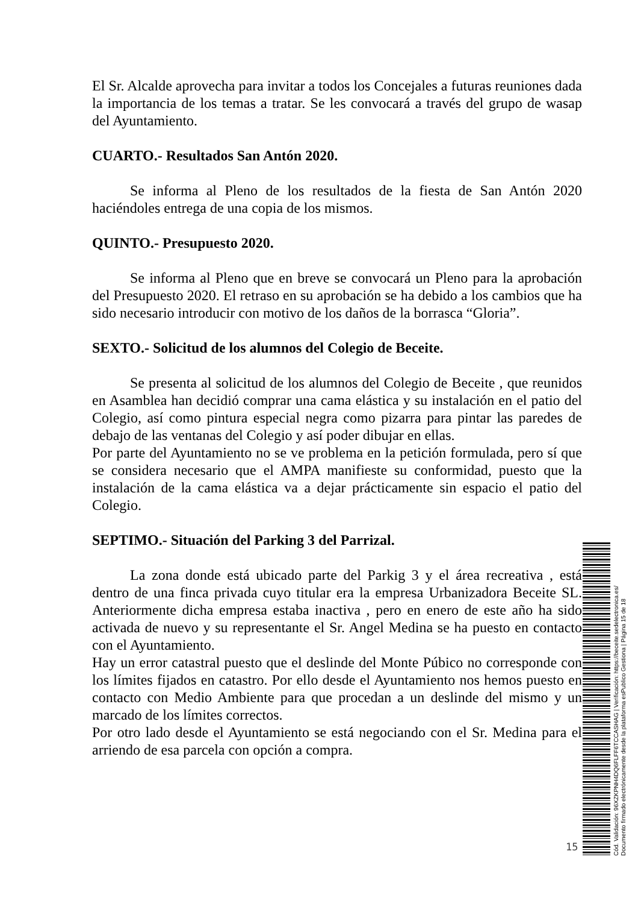El Sr. Alcalde aprovecha para invitar a todos los Concejales a futuras reuniones dada la importancia de los temas a tratar. Se les convocará a través del grupo de wasap del Ayuntamiento.
CUARTO.- Resultados San Antón 2020.
Se informa al Pleno de los resultados de la fiesta de San Antón 2020 haciéndoles entrega de una copia de los mismos.
QUINTO.- Presupuesto 2020.
Se informa al Pleno que en breve se convocará un Pleno para la aprobación del Presupuesto 2020. El retraso en su aprobación se ha debido a los cambios que ha sido necesario introducir con motivo de los daños de la borrasca “Gloria”.
SEXTO.- Solicitud de los alumnos del Colegio de Beceite.
Se presenta al solicitud de los alumnos del Colegio de Beceite , que reunidos en Asamblea han decidió comprar una cama elástica y su instalación en el patio del Colegio, así como pintura especial negra como pizarra para pintar las paredes de debajo de las ventanas del Colegio y así poder dibujar en ellas.
Por parte del Ayuntamiento no se ve problema en la petición formulada, pero sí que se considera necesario que el AMPA manifieste su conformidad, puesto que la instalación de la cama elástica va a dejar prácticamente sin espacio el patio del Colegio.
SEPTIMO.- Situación del Parking 3 del Parrizal.
La zona donde está ubicado parte del Parkig 3 y el área recreativa , está dentro de una finca privada cuyo titular era la empresa Urbanizadora Beceite SL. Anteriormente dicha empresa estaba inactiva , pero en enero de este año ha sido activada de nuevo y su representante el Sr. Angel Medina se ha puesto en contacto con el Ayuntamiento.
Hay un error catastral puesto que el deslinde del Monte Púbico no corresponde con los límites fijados en catastro. Por ello desde el Ayuntamiento nos hemos puesto en contacto con Medio Ambiente para que procedan a un deslinde del mismo y un marcado de los límites correctos.
Por otro lado desde el Ayuntamiento se está negociando con el Sr. Medina para el arriendo de esa parcela con opción a compra.
15
Cód. Validación: 96XZKPNH4DQ6FLFF6TCCASHAG | Verificación: https://beceite.sedelectronica.es/
Documento firmado electrónicamente desde la plataforma esPublico Gestiona | Página 15 de 18